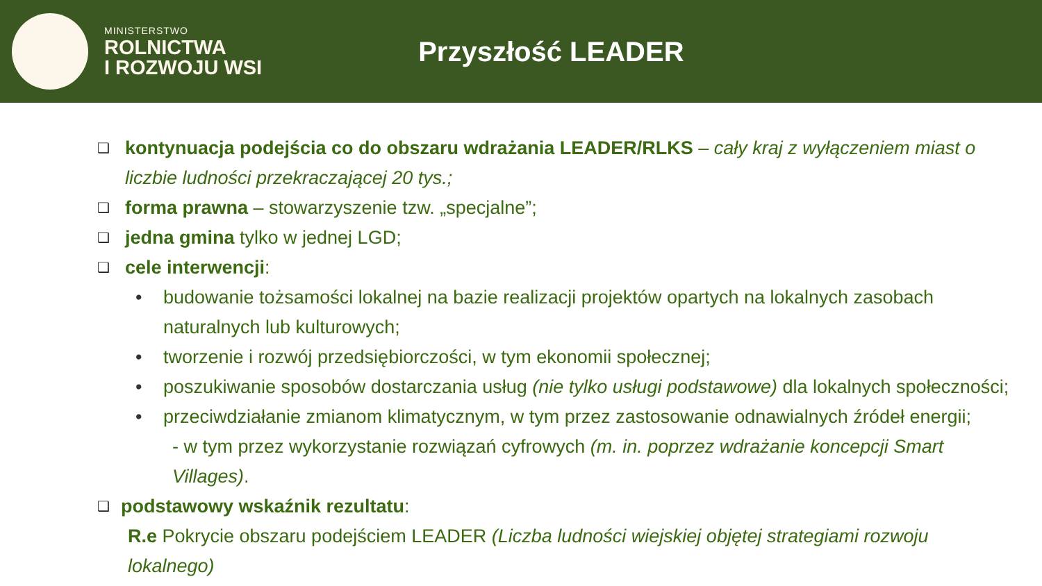MINISTERSTWO
ROLNICTWA
I ROZWOJU WSI
Przyszłość LEADER
❑
kontynuacja podejścia co do obszaru wdrażania LEADER/RLKS – cały kraj z wyłączeniem miast o liczbie ludności przekraczającej 20 tys.;
❑
forma prawna – stowarzyszenie tzw. „specjalne”;
❑
jedna gmina tylko w jednej LGD;
❑
cele interwencji:
• budowanie tożsamości lokalnej na bazie realizacji projektów opartych na lokalnych zasobach naturalnych lub kulturowych;
• tworzenie i rozwój przedsiębiorczości, w tym ekonomii społecznej;
• poszukiwanie sposobów dostarczania usług (nie tylko usługi podstawowe) dla lokalnych społeczności;
• przeciwdziałanie zmianom klimatycznym, w tym przez zastosowanie odnawialnych źródeł energii;
- w tym przez wykorzystanie rozwiązań cyfrowych (m. in. poprzez wdrażanie koncepcji Smart Villages).
❑
podstawowy wskaźnik rezultatu:
R.e Pokrycie obszaru podejściem LEADER (Liczba ludności wiejskiej objętej strategiami rozwoju lokalnego)